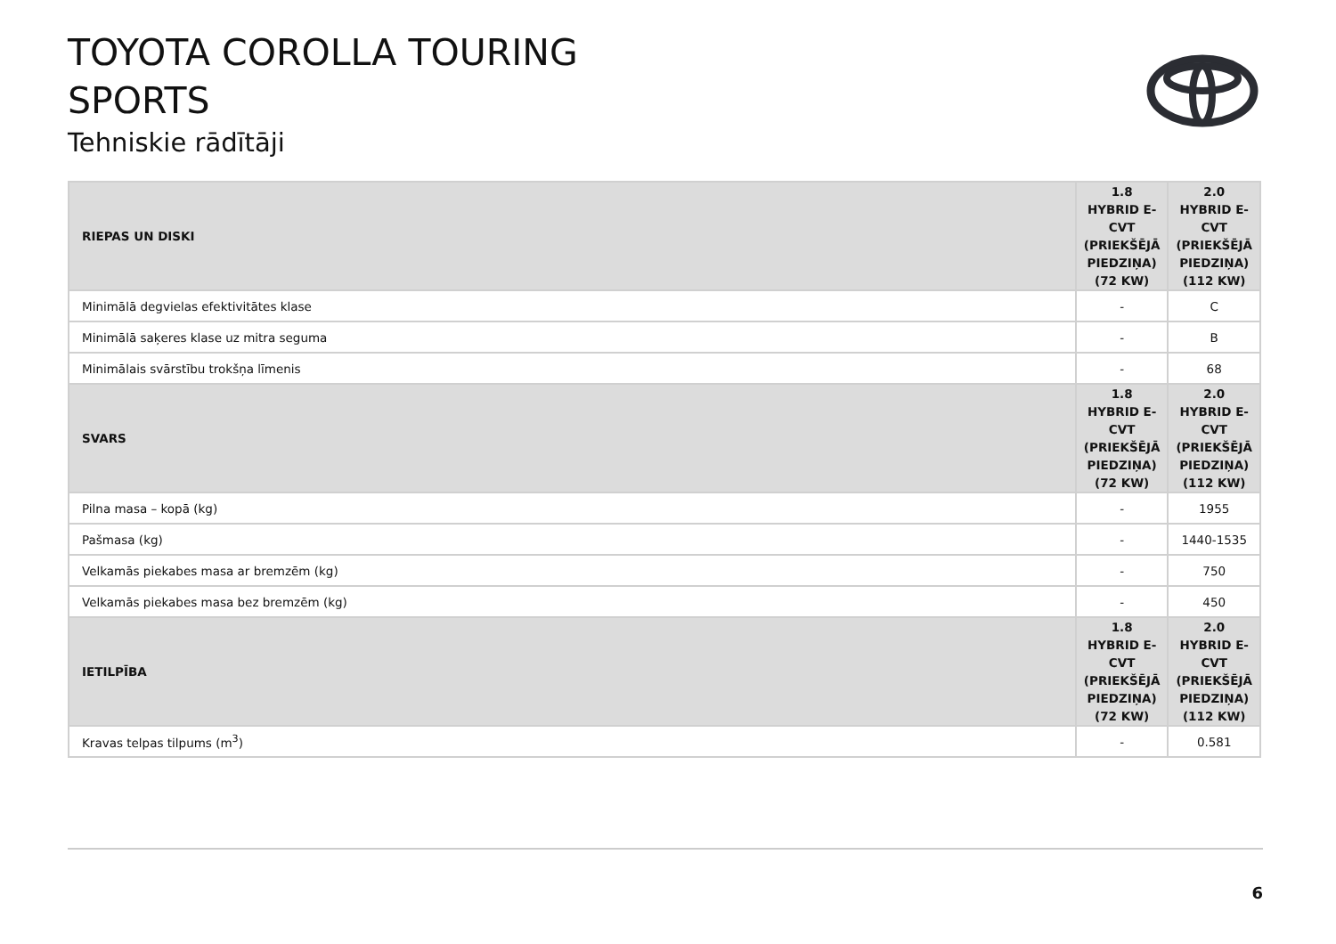TOYOTA COROLLA TOURING
SPORTS
Tehniskie rādītāji
| RIEPAS UN DISKI | 1.8 HYBRID E-CVT (PRIEKŠĒJĀ PIEDZIŅA) (72 KW) | 2.0 HYBRID E-CVT (PRIEKŠĒJĀ PIEDZIŅA) (112 KW) |
| --- | --- | --- |
| Minimālā degvielas efektivitātes klase | - | C |
| Minimālā saķeres klase uz mitra seguma | - | B |
| Minimālais svārstību trokšņa līmenis | - | 68 |
| SVARS | 1.8 HYBRID E-CVT (PRIEKŠĒJĀ PIEDZIŅA) (72 KW) | 2.0 HYBRID E-CVT (PRIEKŠĒJĀ PIEDZIŅA) (112 KW) |
| Pilna masa – kopā (kg) | - | 1955 |
| Pašmasa (kg) | - | 1440-1535 |
| Velkamās piekabes masa ar bremzēm (kg) | - | 750 |
| Velkamās piekabes masa bez bremzēm (kg) | - | 450 |
| IETILPĪBA | 1.8 HYBRID E-CVT (PRIEKŠĒJĀ PIEDZIŅA) (72 KW) | 2.0 HYBRID E-CVT (PRIEKŠĒJĀ PIEDZIŅA) (112 KW) |
| Kravas telpas tilpums (m<sup>3</sup>) | - | 0.581 |
6